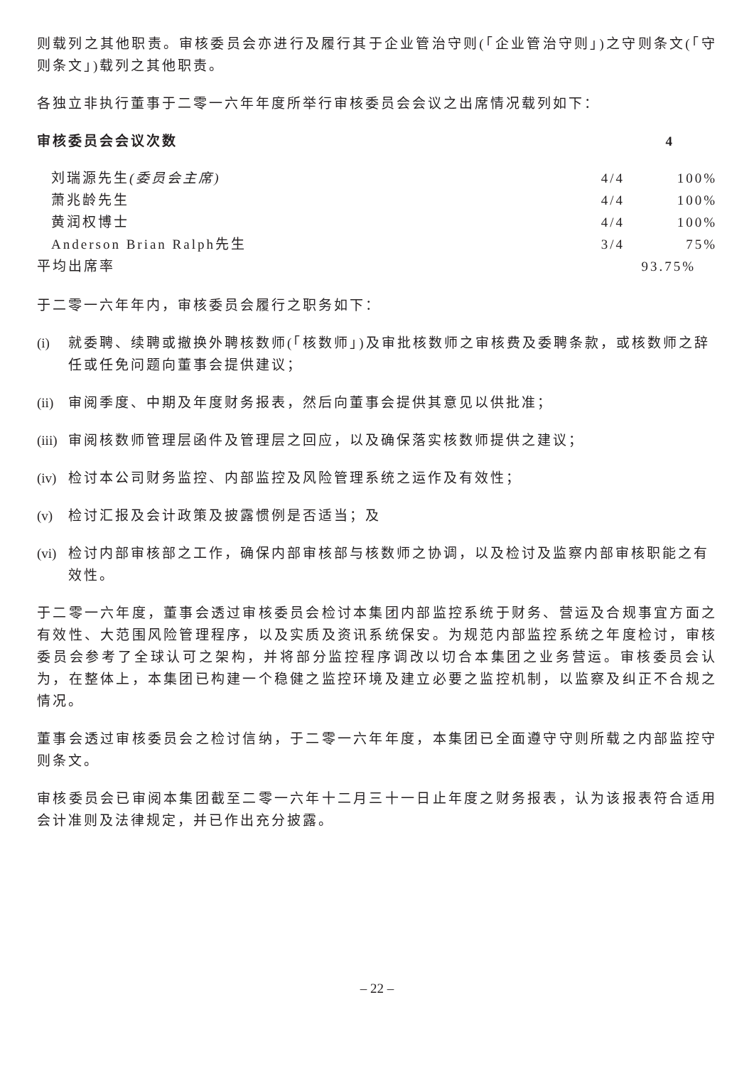则载列之其他职责。审核委员会亦进行及履行其于企业管治守则(「企业管治守则」)之守则条文(「守则条文」)载列之其他职责。
各独立非执行董事于二零一六年年度所举行审核委员会会议之出席情况载列如下：
| 审核委员会会议次数 | | 4 |
| 刘瑞源先生 (委员会主席) | 4/4 | 100% |
| 萧兆龄先生 | 4/4 | 100% |
| 黄润权博士 | 4/4 | 100% |
| Anderson Brian Ralph先生 | 3/4 | 75% |
| 平均出席率 | | 93.75% |
于二零一六年年内，审核委员会履行之职务如下：
(i) 就委聘、续聘或撤换外聘核数师(「核数师」)及审批核数师之审核费及委聘条款，或核数师之辞任或任免问题向董事会提供建议；
(ii) 审阅季度、中期及年度财务报表，然后向董事会提供其意见以供批准；
(iii) 审阅核数师管理层函件及管理层之回应，以及确保落实核数师提供之建议；
(iv) 检讨本公司财务监控、内部监控及风险管理系统之运作及有效性；
(v) 检讨汇报及会计政策及披露惯例是否适当；及
(vi) 检讨内部审核部之工作，确保内部审核部与核数师之协调，以及检讨及监察内部审核职能之有效性。
于二零一六年度，董事会透过审核委员会检讨本集团内部监控系统于财务、营运及合规事宜方面之有效性、大范围风险管理程序，以及实质及资讯系统保安。为规范内部监控系统之年度检讨，审核委员会参考了全球认可之架构，并将部分监控程序调改以切合本集团之业务营运。审核委员会认为，在整体上，本集团已构建一个稳健之监控环境及建立必要之监控机制，以监察及纠正不合规之情况。
董事会透过审核委员会之检讨信纳，于二零一六年年度，本集团已全面遵守守则所载之内部监控守则条文。
审核委员会已审阅本集团截至二零一六年十二月三十一日止年度之财务报表，认为该报表符合适用会计准则及法律规定，并已作出充分披露。
– 22 –